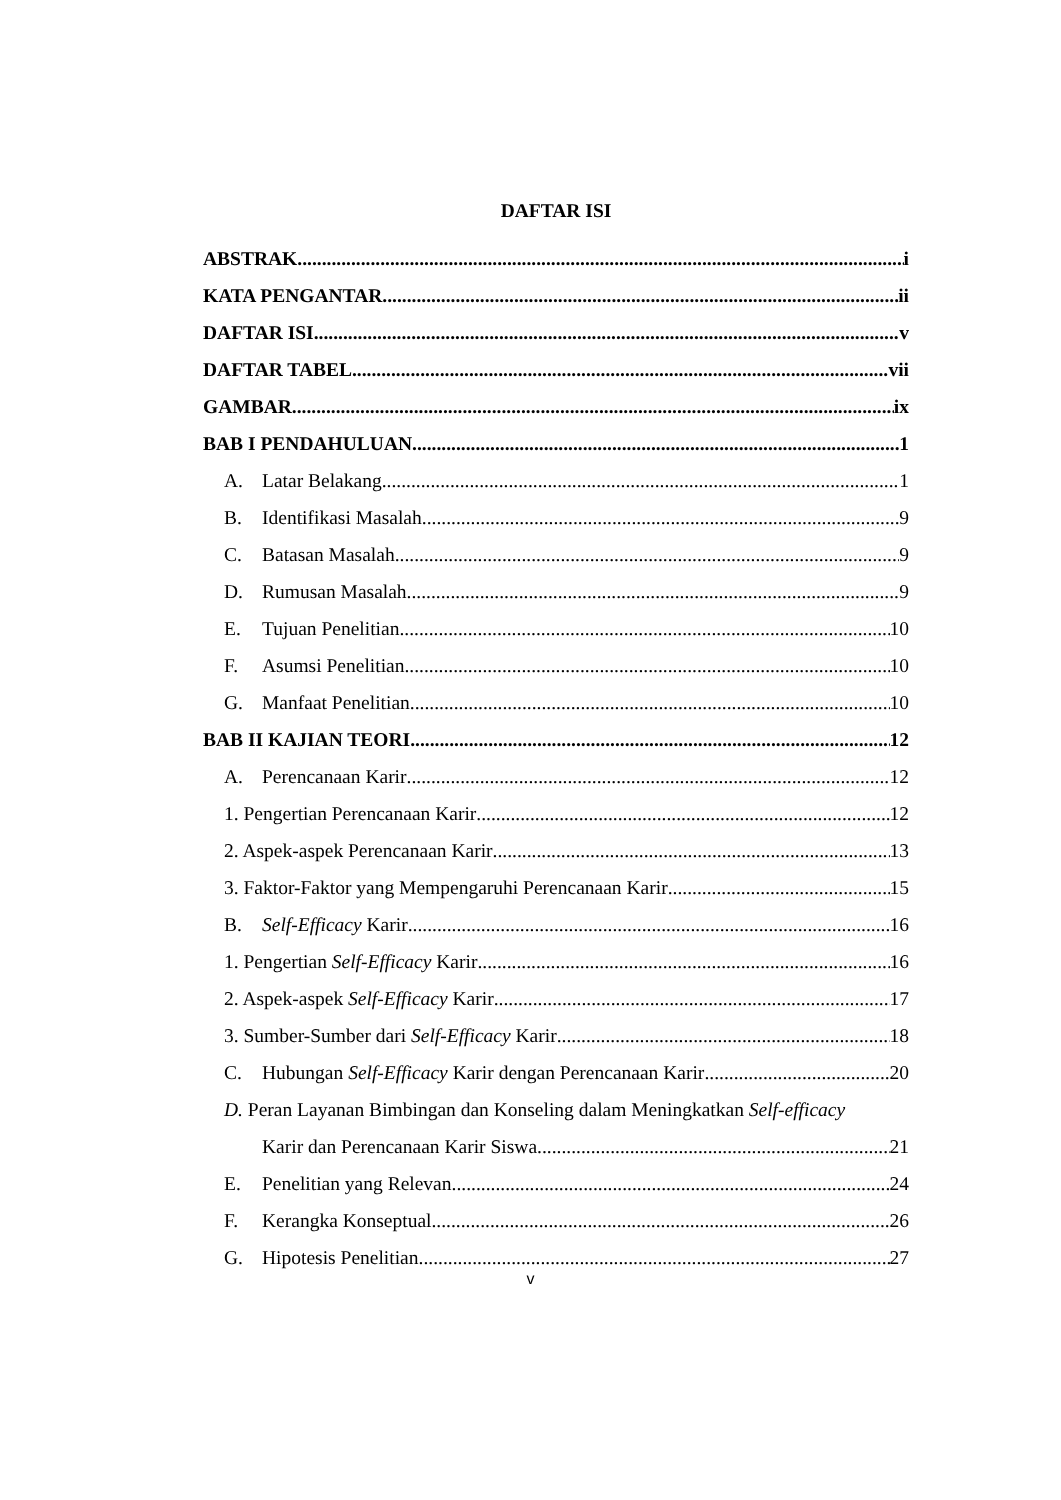DAFTAR ISI
ABSTRAK i
KATA PENGANTAR ii
DAFTAR ISI v
DAFTAR TABEL vii
GAMBAR ix
BAB I PENDAHULUAN 1
A. Latar Belakang 1
B. Identifikasi Masalah 9
C. Batasan Masalah 9
D. Rumusan Masalah 9
E. Tujuan Penelitian 10
F. Asumsi Penelitian 10
G. Manfaat Penelitian 10
BAB II KAJIAN TEORI 12
A. Perencanaan Karir 12
1. Pengertian Perencanaan Karir 12
2. Aspek-aspek Perencanaan Karir 13
3. Faktor-Faktor yang Mempengaruhi Perencanaan Karir 15
B. Self-Efficacy Karir 16
1. Pengertian Self-Efficacy Karir 16
2. Aspek-aspek Self-Efficacy Karir 17
3. Sumber-Sumber dari Self-Efficacy Karir 18
C. Hubungan Self-Efficacy Karir dengan Perencanaan Karir 20
D. Peran Layanan Bimbingan dan Konseling dalam Meningkatkan Self-efficacy
Karir dan Perencanaan Karir Siswa 21
E. Penelitian yang Relevan 24
F. Kerangka Konseptual 26
G. Hipotesis Penelitian 27
v